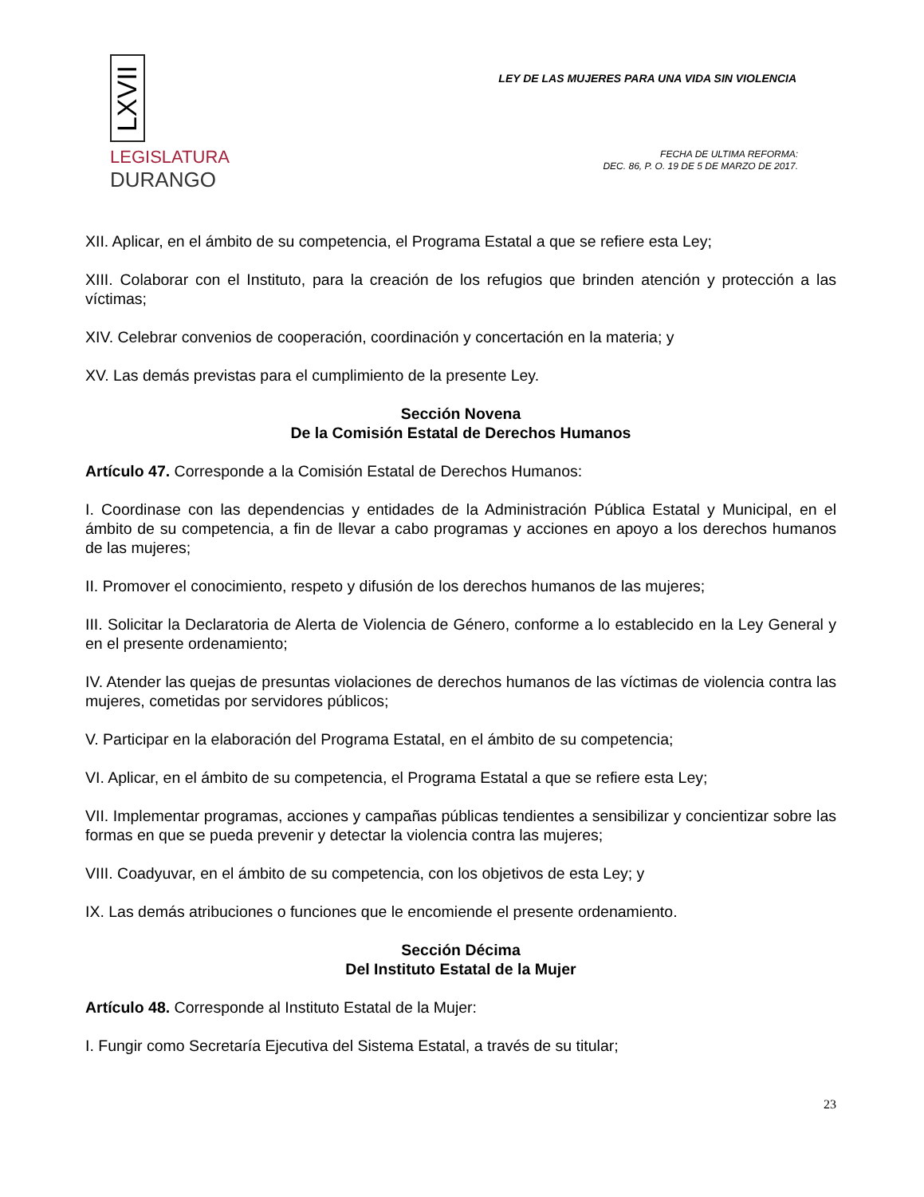LXVII
LEGISLATURA
DURANGO
LEY DE LAS MUJERES PARA UNA VIDA SIN VIOLENCIA
FECHA DE ULTIMA REFORMA:
DEC. 86, P. O. 19 DE 5 DE MARZO DE 2017.
XII. Aplicar, en el ámbito de su competencia, el Programa Estatal a que se refiere esta Ley;
XIII. Colaborar con el Instituto, para la creación de los refugios que brinden atención y protección a las víctimas;
XIV. Celebrar convenios de cooperación, coordinación y concertación en la materia; y
XV. Las demás previstas para el cumplimiento de la presente Ley.
Sección Novena
De la Comisión Estatal de Derechos Humanos
Artículo 47. Corresponde a la Comisión Estatal de Derechos Humanos:
I. Coordinase con las dependencias y entidades de la Administración Pública Estatal y Municipal, en el ámbito de su competencia, a fin de llevar a cabo programas y acciones en apoyo a los derechos humanos de las mujeres;
II. Promover el conocimiento, respeto y difusión de los derechos humanos de las mujeres;
III. Solicitar la Declaratoria de Alerta de Violencia de Género, conforme a lo establecido en la Ley General y en el presente ordenamiento;
IV. Atender las quejas de presuntas violaciones de derechos humanos de las víctimas de violencia contra las mujeres, cometidas por servidores públicos;
V. Participar en la elaboración del Programa Estatal, en el ámbito de su competencia;
VI. Aplicar, en el ámbito de su competencia, el Programa Estatal a que se refiere esta Ley;
VII. Implementar programas, acciones y campañas públicas tendientes a sensibilizar y concientizar sobre las formas en que se pueda prevenir y detectar la violencia contra las mujeres;
VIII. Coadyuvar, en el ámbito de su competencia, con los objetivos de esta Ley; y
IX. Las demás atribuciones o funciones que le encomiende el presente ordenamiento.
Sección Décima
Del Instituto Estatal de la Mujer
Artículo 48. Corresponde al Instituto Estatal de la Mujer:
I. Fungir como Secretaría Ejecutiva del Sistema Estatal, a través de su titular;
23